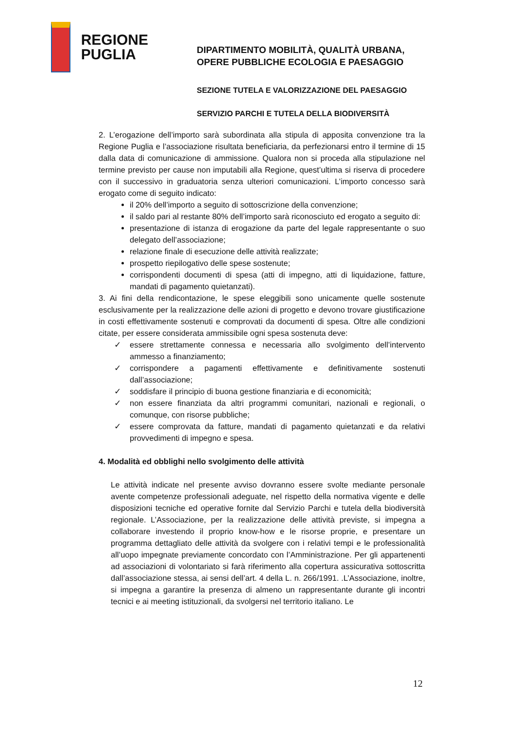REGIONE
PUGLIA
DIPARTIMENTO MOBILITÀ, QUALITÀ URBANA,
OPERE PUBBLICHE ECOLOGIA E PAESAGGIO
SEZIONE TUTELA E VALORIZZAZIONE DEL PAESAGGIO
SERVIZIO PARCHI E TUTELA DELLA BIODIVERSITÀ
2. L’erogazione dell’importo sarà subordinata alla stipula di apposita convenzione tra la Regione Puglia e l’associazione risultata beneficiaria, da perfezionarsi entro il termine di 15 dalla data di comunicazione di ammissione. Qualora non si proceda alla stipulazione nel termine previsto per cause non imputabili alla Regione, quest’ultima si riserva di procedere con il successivo in graduatoria senza ulteriori comunicazioni. L’importo concesso sarà erogato come di seguito indicato:
il 20% dell’importo a seguito di sottoscrizione della convenzione;
il saldo pari al restante 80% dell’importo sarà riconosciuto ed erogato a seguito di:
presentazione di istanza di erogazione da parte del legale rappresentante o suo delegato dell’associazione;
relazione finale di esecuzione delle attività realizzate;
prospetto riepilogativo delle spese sostenute;
corrispondenti documenti di spesa (atti di impegno, atti di liquidazione, fatture, mandati di pagamento quietanzati).
3. Ai fini della rendicontazione, le spese eleggibili sono unicamente quelle sostenute esclusivamente per la realizzazione delle azioni di progetto e devono trovare giustificazione in costi effettivamente sostenuti e comprovati da documenti di spesa. Oltre alle condizioni citate, per essere considerata ammissibile ogni spesa sostenuta deve:
✓ essere strettamente connessa e necessaria allo svolgimento dell’intervento ammesso a finanziamento;
✓ corrispondere a pagamenti effettivamente e definitivamente sostenuti dall’associazione;
✓ soddisfare il principio di buona gestione finanziaria e di economicità;
✓ non essere finanziata da altri programmi comunitari, nazionali e regionali, o comunque, con risorse pubbliche;
✓ essere comprovata da fatture, mandati di pagamento quietanzati e da relativi provvedimenti di impegno e spesa.
4. Modalità ed obblighi nello svolgimento delle attività
Le attività indicate nel presente avviso dovranno essere svolte mediante personale avente competenze professionali adeguate, nel rispetto della normativa vigente e delle disposizioni tecniche ed operative fornite dal Servizio Parchi e tutela della biodiversità regionale. L’Associazione, per la realizzazione delle attività previste, si impegna a collaborare investendo il proprio know-how e le risorse proprie, e presentare un programma dettagliato delle attività da svolgere con i relativi tempi e le professionalità all’uopo impegnate previamente concordato con l’Amministrazione. Per gli appartenenti ad associazioni di volontariato si farà riferimento alla copertura assicurativa sottoscritta dall’associazione stessa, ai sensi dell’art. 4 della L. n. 266/1991. .L’Associazione, inoltre, si impegna a garantire la presenza di almeno un rappresentante durante gli incontri tecnici e ai meeting istituzionali, da svolgersi nel territorio italiano. Le
12